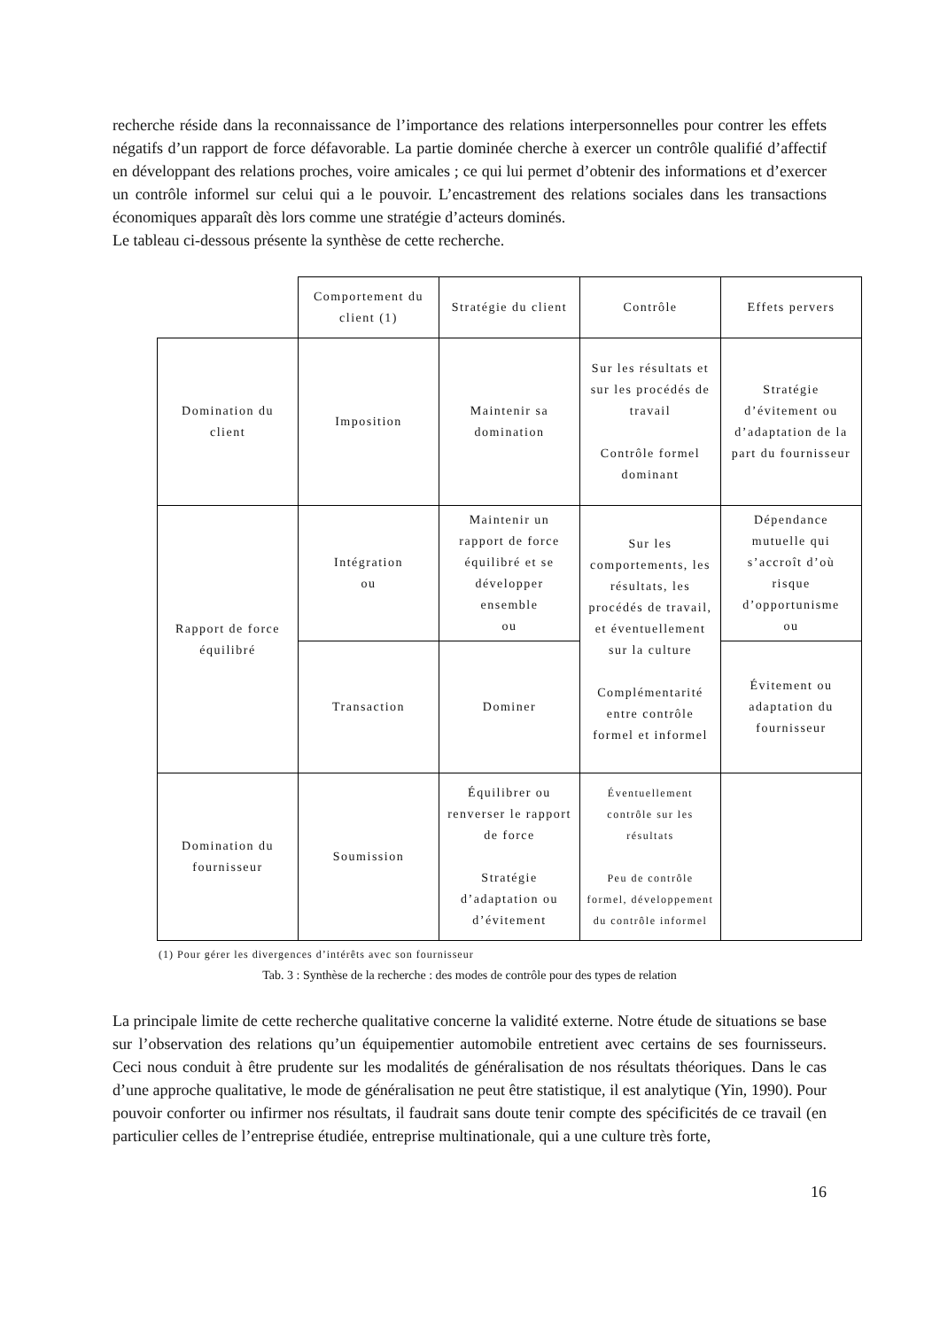recherche réside dans la reconnaissance de l’importance des relations interpersonnelles pour contrer les effets négatifs d’un rapport de force défavorable. La partie dominée cherche à exercer un contrôle qualifié d’affectif en développant des relations proches, voire amicales ; ce qui lui permet d’obtenir des informations et d’exercer un contrôle informel sur celui qui a le pouvoir. L’encastrement des relations sociales dans les transactions économiques apparaît dès lors comme une stratégie d’acteurs dominés.
Le tableau ci-dessous présente la synthèse de cette recherche.
| | Comportement du client (1) | Stratégie du client | Contrôle | Effets pervers |
| Domination du client | Imposition | Maintenir sa domination | Sur les résultats et sur les procédés de travail Contrôle formel dominant | Stratégie d’évitement ou d’adaptation de la part du fournisseur |
| Rapport de force équilibré | Intégration ou | Maintenir un rapport de force équilibré et se développer ensemble ou | Sur les comportements, les résultats, les procédés de travail, et éventuellement sur la culture Complémentarité entre contrôle formel et informel | Dépendance mutuelle qui s’accroît d’où risque d’opportunisme ou |
| | Transaction | Dominer | | Évitement ou adaptation du fournisseur |
| Domination du fournisseur | Soumission | Équilibrer ou renverser le rapport de force Stratégie d’adaptation ou d’évitement | Éventuellement contrôle sur les résultats Peu de contrôle formel, développement du contrôle informel | |
(1) Pour gérer les divergences d’intérêts avec son fournisseur
Tab. 3 : Synthèse de la recherche : des modes de contrôle pour des types de relation
La principale limite de cette recherche qualitative concerne la validité externe. Notre étude de situations se base sur l’observation des relations qu’un équipementier automobile entretient avec certains de ses fournisseurs. Ceci nous conduit à être prudente sur les modalités de généralisation de nos résultats théoriques. Dans le cas d’une approche qualitative, le mode de généralisation ne peut être statistique, il est analytique (Yin, 1990). Pour pouvoir conforter ou infirmer nos résultats, il faudrait sans doute tenir compte des spécificités de ce travail (en particulier celles de l’entreprise étudiée, entreprise multinationale, qui a une culture très forte,
16